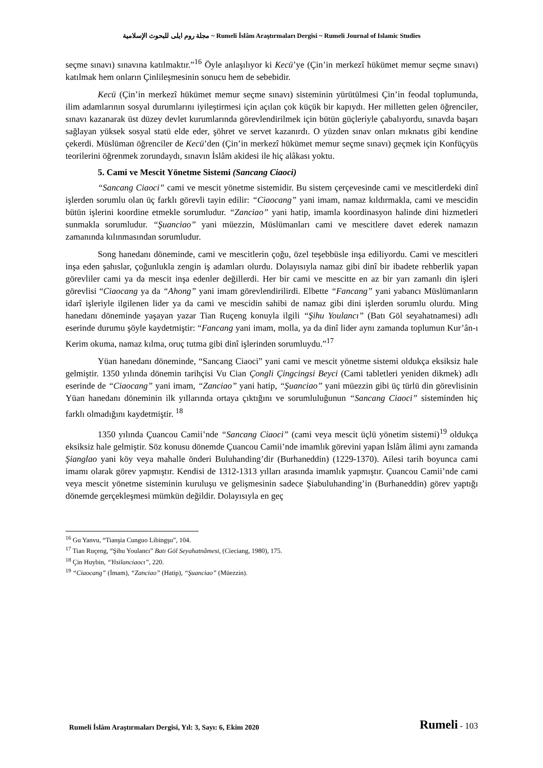مجلة روم ايلى للبحوث الإسلامية ~ Rumeli İslâm Araştırmaları Dergisi ~ Rumeli Journal of Islamic Studies
seçme sınavı) sınavına katılmaktır.”<sup>16</sup> Öyle anlaşılıyor ki Kecü’ye (Çin’in merkezî hükümet memur seçme sınavı) katılmak hem onların Çinlileşmesinin sonucu hem de sebebidir.
Kecü (Çin’in merkezî hükümet memur seçme sınavı) sisteminin yürütülmesi Çin’in feodal toplumunda, ilim adamlarının sosyal durumlarını iyileştirmesi için açılan çok küçük bir kapıydı. Her milletten gelen öğrenciler, sınavı kazanarak üst düzey devlet kurumlarında görevlendirilmek için bütün güçleriyle çabalıyordu, sınavda başarı sağlayan yüksek sosyal statü elde eder, şöhret ve servet kazanırdı. O yüzden sınav onları mıknatıs gibi kendine çekerdi. Müslüman öğrenciler de Kecü’den (Çin’in merkezî hükümet memur seçme sınavı) geçmek için Konfüçyüs teorilerini öğrenmek zorundaydı, sınavın İslâm akidesi ile hiç alâkası yoktu.
5. Cami ve Mescit Yönetme Sistemi (Sancang Ciaoci)
“Sancang Ciaoci” cami ve mescit yönetme sistemidir. Bu sistem çerçevesinde cami ve mescitlerdeki dinî işlerden sorumlu olan üç farklı görevli tayin edilir: “Ciaocang” yani imam, namaz kıldırmakla, cami ve mescidin bütün işlerini koordine etmekle sorumludur. “Zanciao” yani hatip, imamla koordinasyon halinde dini hizmetleri sunmakla sorumludur. “Şuanciao” yani müezzin, Müslümanları cami ve mescitlere davet ederek namazın zamanında kılınmasından sorumludur.
Song hanedanı döneminde, cami ve mescitlerin çoğu, özel teşebbüsle inşa ediliyordu. Cami ve mescitleri inşa eden şahıslar, çoğunlukla zengin iş adamları olurdu. Dolayısıyla namaz gibi dinî bir ibadete rehberlik yapan görevliler cami ya da mescit inşa edenler değillerdi. Her bir cami ve mescitte en az bir yarı zamanlı din işleri görevlisi “Ciaocang ya da “Ahong” yani imam görevlendirilirdi. Elbette “Fancang” yani yabancı Müslümanların idarî işleriyle ilgilenen lider ya da cami ve mescidin sahibi de namaz gibi dini işlerden sorumlu olurdu. Ming hanedanı döneminde yaşayan yazar Tian Ruçeng konuyla ilgili “Şihu Youlancı” (Batı Göl seyahatnamesi) adlı eserinde durumu şöyle kaydetmiştir: “Fancang yani imam, molla, ya da dinî lider aynı zamanda toplumun Kur’ân-ı Kerim okuma, namaz kılma, oruç tutma gibi dinî işlerinden sorumluydu.”<sup>17</sup>
Yüan hanedanı döneminde, “Sancang Ciaoci” yani cami ve mescit yönetme sistemi oldukça eksiksiz hale gelmiştir. 1350 yılında dönemin tarihçisi Vu Cian Çongli Çingcingsi Beyci (Cami tabletleri yeniden dikmek) adlı eserinde de “Ciaocang” yani imam, “Zanciao” yani hatip, “Şuanciao” yani müezzin gibi üç türlü din görevlisinin Yüan hanedanı döneminin ilk yıllarında ortaya çıktığını ve sorumluluğunun “Sancang Ciaoci” sisteminden hiç farklı olmadığını kaydetmiştir. <sup>18</sup>
1350 yılında Çuancou Camii’nde “Sancang Ciaoci” (cami veya mescit üçlü yönetim sistemi)<sup>19</sup> oldukça eksiksiz hale gelmiştir. Söz konusu dönemde Çuancou Camii’nde imamlık görevini yapan İslâm âlimi aynı zamanda Şianglao yani köy veya mahalle önderi Buluhanding’dir (Burhaneddin) (1229-1370). Ailesi tarih boyunca cami imamı olarak görev yapmıştır. Kendisi de 1312-1313 yılları arasında imamlık yapmıştır. Çuancou Camii’nde cami veya mescit yönetme sisteminin kuruluşu ve gelişmesinin sadece Şiabuluhanding’in (Burhaneddin) görev yaptığı dönemde gerçekleşmesi mümkün değildir. Dolayısıyla en geç
<sup>16</sup> Gu Yanvu, “Tianşia Cunguo Libingşu”, 104.
<sup>17</sup> Tian Ruçeng, “Şihu Youlancı” Batı Göl Seyahatnâmesi, (Cieciang, 1980), 175.
<sup>18</sup> Çin Huybin, “Yisilanciaocı”, 220.
<sup>19</sup> “Ciaocang” (İmam), “Zanciao” (Hatip), “Şuanciao” (Müezzin).
Rumeli İslâm Araştırmaları Dergisi, Yıl: 3, Sayı: 6, Ekim 2020 Rumeli - 103